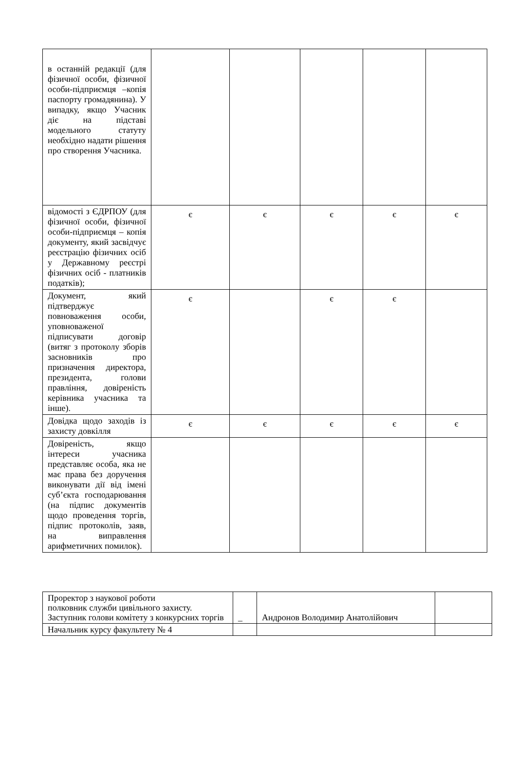| в останній редакції (для фізичної особи, фізичної особи-підприємця –копія паспорту громадянина). У випадку, якщо Учасник діє на підставі модельного статуту необхідно надати рішення про створення Учасника. | | | | | |
| відомості з ЄДРПОУ (для фізичної особи, фізичної особи-підприємця – копія документу, який засвідчує реєстрацію фізичних осіб у Державному реєстрі фізичних осіб - платників податків); | є | є | є | є | є |
| Документ, який підтверджує повноваження особи, уповноваженої підписувати договір (витяг з протоколу зборів засновників про призначення директора, президента, голови правління, довіреність керівника учасника та інше). | є | | є | є | |
| Довідка щодо заходів із захисту довкілля | є | є | є | є | є |
| Довіреність, якщо інтереси учасника представляє особа, яка не має права без доручення виконувати дії від імені суб’єкта господарювання (на підпис документів щодо проведення торгів, підпис протоколів, заяв, на виправлення арифметичних помилок). | | | | | |
| Проректор з наукової роботи полковник служби цивільного захисту. Заступник голови комітету з конкурсних торгів | _ | Андронов Володимир Анатолійович | |
| Начальник курсу факультету № 4 | | | |